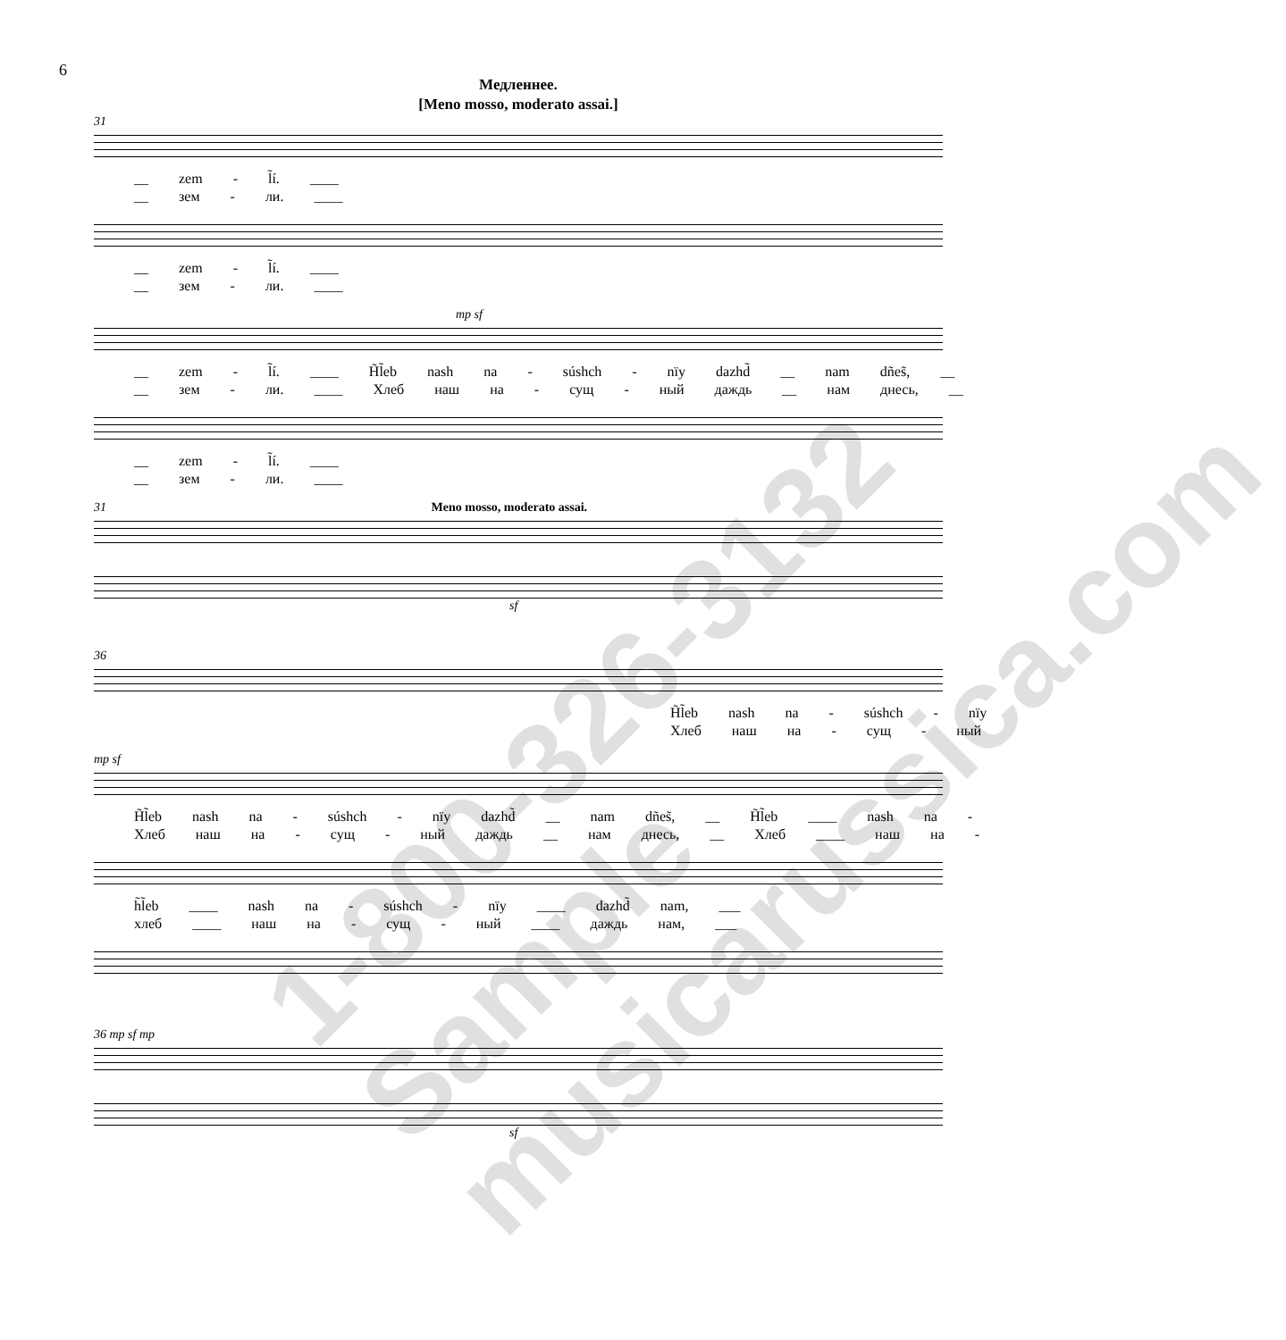6
Медленнее.
[Meno mosso, moderato assai.]
31
__ zem - l̃í. ____
__ зем - ли. ____
__ zem - l̃í. ____
__ зем - ли. ____
mp sf
__ zem - l̃í. ____ H̃l̃eb nash na - súshch - nïy dazhd̃ __ nam dñes̃, __
__ зем - ли. ____ Хлеб наш на - сущ - ный даждь __ нам днесь, __
__ zem - l̃í. ____
__ зем - ли. ____
31 Meno mosso, moderato assai.
sf
36
H̃l̃eb nash na - súshch - nïy
Хлеб наш на - сущ - ный
mp sf
H̃l̃eb nash na - súshch - nïy dazhd̃ __ nam dñes̃, __ H̃l̃eb ____ nash na -
Хлеб наш на - сущ - ный даждь __ нам днесь, __ Хлеб ____ наш на -
h̃l̃eb ____ nash na - súshch - nïy ____ dazhd̃ nam, ___
хлеб ____ наш на - сущ - ный ____ даждь нам, ___
36 mp sf mp
sf
1-800-326-3132 Sample musicarussica.com